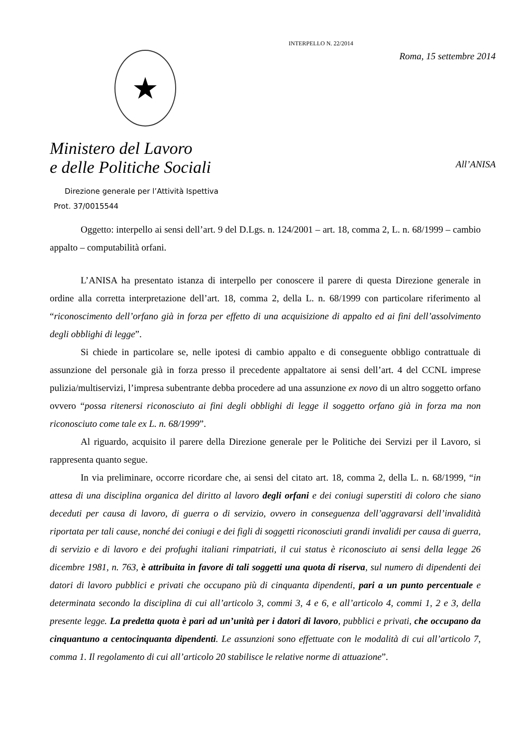★
Ministero del Lavoro
e delle Politiche Sociali
Direzione generale per l’Attività Ispettiva
Prot. 37/0015544
INTERPELLO N. 22/2014
Roma, 15 settembre 2014
All’ANISA
Oggetto: interpello ai sensi dell’art. 9 del D.Lgs. n. 124/2001 – art. 18, comma 2, L. n. 68/1999 – cambio appalto – computabilità orfani.
L’ANISA ha presentato istanza di interpello per conoscere il parere di questa Direzione generale in ordine alla corretta interpretazione dell’art. 18, comma 2, della L. n. 68/1999 con particolare riferimento al “riconoscimento dell’orfano già in forza per effetto di una acquisizione di appalto ed ai fini dell’assolvimento degli obblighi di legge”.
Si chiede in particolare se, nelle ipotesi di cambio appalto e di conseguente obbligo contrattuale di assunzione del personale già in forza presso il precedente appaltatore ai sensi dell’art. 4 del CCNL imprese pulizia/multiservizi, l’impresa subentrante debba procedere ad una assunzione ex novo di un altro soggetto orfano ovvero “possa ritenersi riconosciuto ai fini degli obblighi di legge il soggetto orfano già in forza ma non riconosciuto come tale ex L. n. 68/1999”.
Al riguardo, acquisito il parere della Direzione generale per le Politiche dei Servizi per il Lavoro, si rappresenta quanto segue.
In via preliminare, occorre ricordare che, ai sensi del citato art. 18, comma 2, della L. n. 68/1999, “in attesa di una disciplina organica del diritto al lavoro degli orfani e dei coniugi superstiti di coloro che siano deceduti per causa di lavoro, di guerra o di servizio, ovvero in conseguenza dell’aggravarsi dell’invalidità riportata per tali cause, nonché dei coniugi e dei figli di soggetti riconosciuti grandi invalidi per causa di guerra, di servizio e di lavoro e dei profughi italiani rimpatriati, il cui status è riconosciuto ai sensi della legge 26 dicembre 1981, n. 763, è attribuita in favore di tali soggetti una quota di riserva, sul numero di dipendenti dei datori di lavoro pubblici e privati che occupano più di cinquanta dipendenti, pari a un punto percentuale e determinata secondo la disciplina di cui all’articolo 3, commi 3, 4 e 6, e all’articolo 4, commi 1, 2 e 3, della presente legge. La predetta quota è pari ad un’unità per i datori di lavoro, pubblici e privati, che occupano da cinquantuno a centocinquanta dipendenti. Le assunzioni sono effettuate con le modalità di cui all’articolo 7, comma 1. Il regolamento di cui all’articolo 20 stabilisce le relative norme di attuazione”.